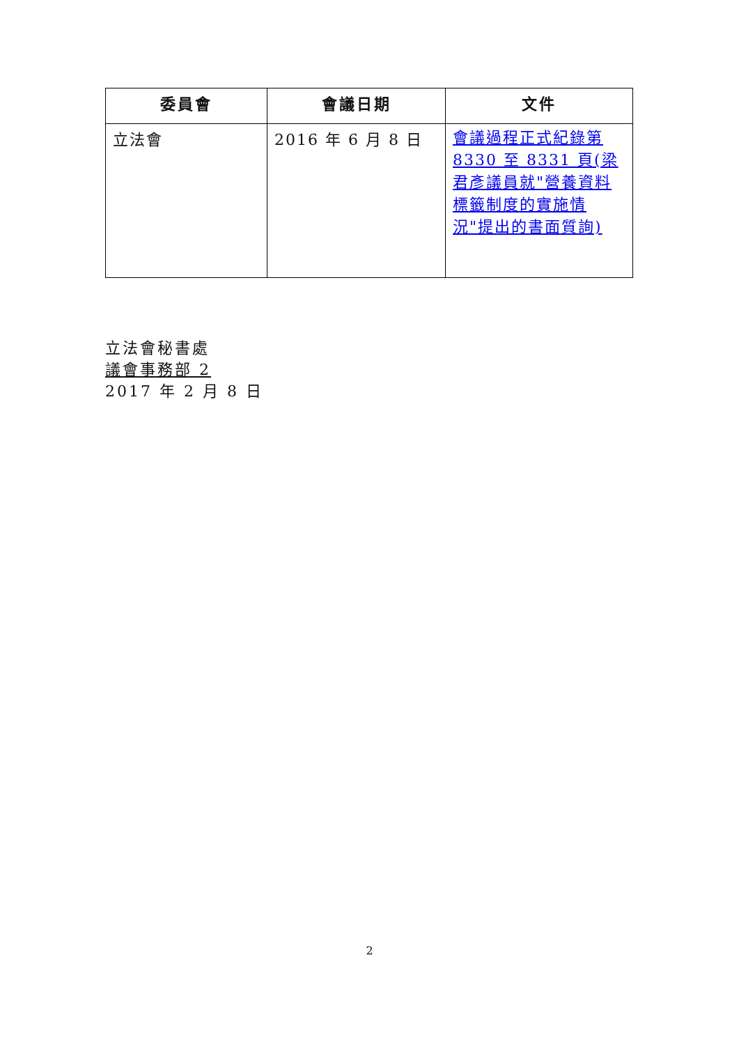| 委員會 | 會議日期 | 文件 |
| --- | --- | --- |
| 立法會 | 2016 年 6 月 8 日 | 會議過程正式紀錄第 8330 至 8331 頁(梁君彥議員就"營養資料標籤制度的實施情況"提出的書面質詢) |
立法會秘書處
議會事務部 2
2017 年 2 月 8 日
2